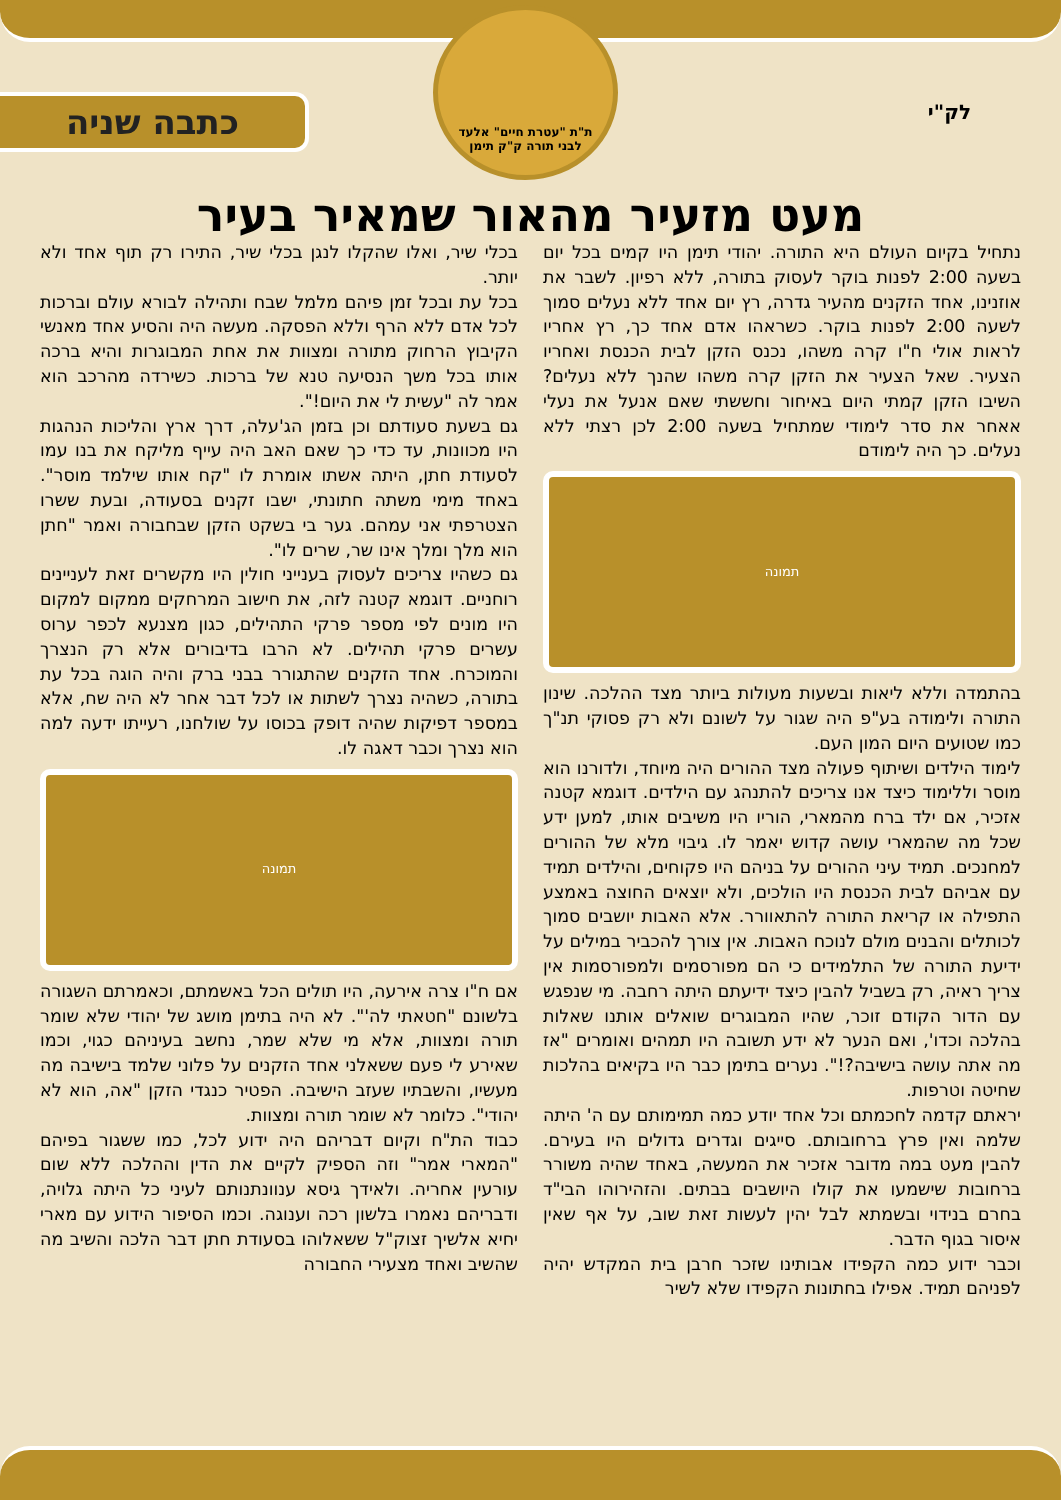לק"י
ת"ת "עטרת חיים" אלעד
לבני תורה ק"ק תימן
כתבה שניה
מעט מזעיר מהאור שמאיר בעיר
נתחיל בקיום העולם היא התורה. יהודי תימן היו קמים בכל יום בשעה 2:00 לפנות בוקר לעסוק בתורה, ללא רפיון. לשבר את אוזנינו, אחד הזקנים מהעיר גדרה, רץ יום אחד ללא נעלים סמוך לשעה 2:00 לפנות בוקר. כשראהו אדם אחד כך, רץ אחריו לראות אולי ח"ו קרה משהו, נכנס הזקן לבית הכנסת ואחריו הצעיר. שאל הצעיר את הזקן קרה משהו שהנך ללא נעלים? השיבו הזקן קמתי היום באיחור וחששתי שאם אנעל את נעלי אאחר את סדר לימודי שמתחיל בשעה 2:00 לכן רצתי ללא נעלים. כך היה לימודם
תמונה
בהתמדה וללא ליאות ובשעות מעולות ביותר מצד ההלכה. שינון התורה ולימודה בע"פ היה שגור על לשונם ולא רק פסוקי תנ"ך כמו שטועים היום המון העם.
לימוד הילדים ושיתוף פעולה מצד ההורים היה מיוחד, ולדורנו הוא מוסר וללימוד כיצד אנו צריכים להתנהג עם הילדים. דוגמא קטנה אזכיר, אם ילד ברח מהמארי, הוריו היו משיבים אותו, למען ידע שכל מה שהמארי עושה קדוש יאמר לו. גיבוי מלא של ההורים למחנכים. תמיד עיני ההורים על בניהם היו פקוחים, והילדים תמיד עם אביהם לבית הכנסת היו הולכים, ולא יוצאים החוצה באמצע התפילה או קריאת התורה להתאוורר. אלא האבות יושבים סמוך לכותלים והבנים מולם לנוכח האבות. אין צורך להכביר במילים על ידיעת התורה של התלמידים כי הם מפורסמים ולמפורסמות אין צריך ראיה, רק בשביל להבין כיצד ידיעתם היתה רחבה. מי שנפגש עם הדור הקודם זוכר, שהיו המבוגרים שואלים אותנו שאלות בהלכה וכדו', ואם הנער לא ידע תשובה היו תמהים ואומרים "אז מה אתה עושה בישיבה?!". נערים בתימן כבר היו בקיאים בהלכות שחיטה וטרפות.
יראתם קדמה לחכמתם וכל אחד יודע כמה תמימותם עם ה' היתה שלמה ואין פרץ ברחובותם. סייגים וגדרים גדולים היו בעירם. להבין מעט במה מדובר אזכיר את המעשה, באחד שהיה משורר ברחובות שישמעו את קולו היושבים בבתים. והזהירוהו הבי"ד בחרם בנידוי ובשמתא לבל יהין לעשות זאת שוב, על אף שאין איסור בגוף הדבר.
וכבר ידוע כמה הקפידו אבותינו שזכר חרבן בית המקדש יהיה לפניהם תמיד. אפילו בחתונות הקפידו שלא לשיר
בכלי שיר, ואלו שהקלו לנגן בכלי שיר, התירו רק תוף אחד ולא יותר.
בכל עת ובכל זמן פיהם מלמל שבח ותהילה לבורא עולם וברכות לכל אדם ללא הרף וללא הפסקה. מעשה היה והסיע אחד מאנשי הקיבוץ הרחוק מתורה ומצוות את אחת המבוגרות והיא ברכה אותו בכל משך הנסיעה טנא של ברכות. כשירדה מהרכב הוא אמר לה "עשית לי את היום!".
גם בשעת סעודתם וכן בזמן הג'עלה, דרך ארץ והליכות הנהגות היו מכוונות, עד כדי כך שאם האב היה עייף מליקח את בנו עמו לסעודת חתן, היתה אשתו אומרת לו "קח אותו שילמד מוסר". באחד מימי משתה חתונתי, ישבו זקנים בסעודה, ובעת ששרו הצטרפתי אני עמהם. גער בי בשקט הזקן שבחבורה ואמר "חתן הוא מלך ומלך אינו שר, שרים לו".
גם כשהיו צריכים לעסוק בענייני חולין היו מקשרים זאת לעניינים רוחניים. דוגמא קטנה לזה, את חישוב המרחקים ממקום למקום היו מונים לפי מספר פרקי התהילים, כגון מצנעא לכפר ערוס עשרים פרקי תהילים. לא הרבו בדיבורים אלא רק הנצרך והמוכרח. אחד הזקנים שהתגורר בבני ברק והיה הוגה בכל עת בתורה, כשהיה נצרך לשתות או לכל דבר אחר לא היה שח, אלא במספר דפיקות שהיה דופק בכוסו על שולחנו, רעייתו ידעה למה הוא נצרך וכבר דאגה לו.
תמונה
אם ח"ו צרה אירעה, היו תולים הכל באשמתם, וכאמרתם השגורה בלשונם "חטאתי לה'". לא היה בתימן מושג של יהודי שלא שומר תורה ומצוות, אלא מי שלא שמר, נחשב בעיניהם כגוי, וכמו שאירע לי פעם ששאלני אחד הזקנים על פלוני שלמד בישיבה מה מעשיו, והשבתיו שעזב הישיבה. הפטיר כנגדי הזקן "אה, הוא לא יהודי". כלומר לא שומר תורה ומצוות.
כבוד הת"ח וקיום דבריהם היה ידוע לכל, כמו ששגור בפיהם "המארי אמר" וזה הספיק לקיים את הדין וההלכה ללא שום עורעין אחריה. ולאידך גיסא ענוונתנותם לעיני כל היתה גלויה, ודבריהם נאמרו בלשון רכה וענוגה. וכמו הסיפור הידוע עם מארי יחיא אלשיך זצוק"ל ששאלוהו בסעודת חתן דבר הלכה והשיב מה שהשיב ואחד מצעירי החבורה